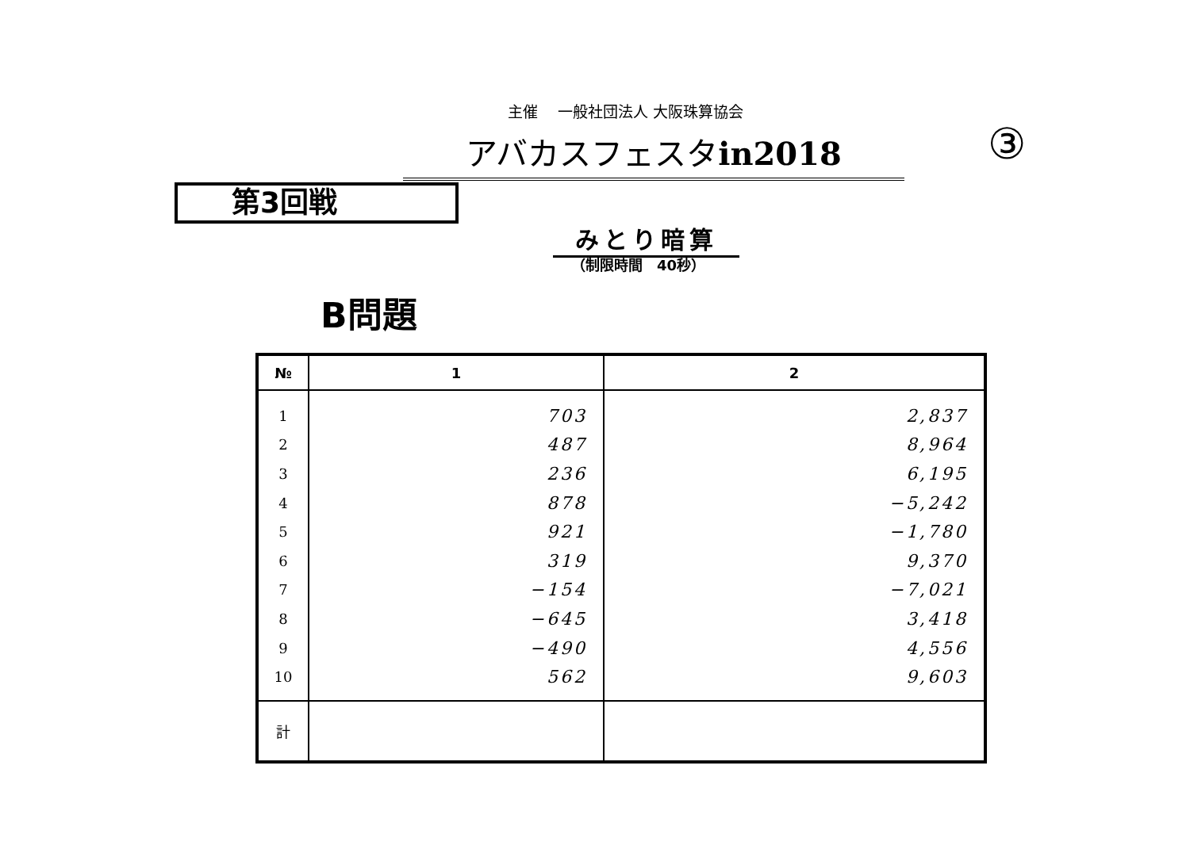主催　 一般社団法人 大阪珠算協会
アバカスフェスタin2018 ③
第3回戦
みとり暗算
（制限時間　40秒）
B問題
| № | 1 | 2 |
| --- | --- | --- |
| 1 | 703 | 2,837 |
| 2 | 487 | 8,964 |
| 3 | 236 | 6,195 |
| 4 | 878 | −5,242 |
| 5 | 921 | −1,780 |
| 6 | 319 | 9,370 |
| 7 | −154 | −7,021 |
| 8 | −645 | 3,418 |
| 9 | −490 | 4,556 |
| 10 | 562 | 9,603 |
| 計 | | |